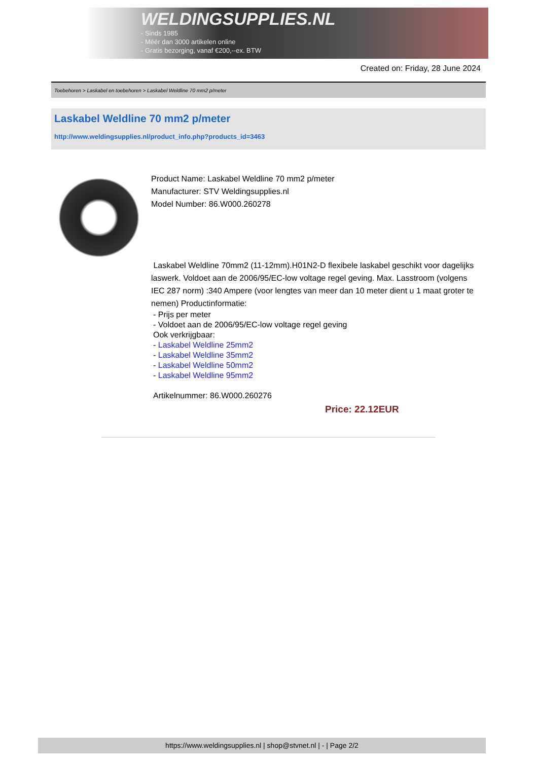WELDINGSUPPLIES.NL
- Sinds 1985
- Méér dan 3000 artikelen online
- Gratis bezorging, vanaf €200,--ex. BTW
Created on: Friday, 28 June 2024
Toebehoren > Laskabel en toebehoren > Laskabel Weldline 70 mm2 p/meter
Laskabel Weldline 70 mm2 p/meter
http://www.weldingsupplies.nl/product_info.php?products_id=3463
Product Name: Laskabel Weldline 70 mm2 p/meter
Manufacturer: STV Weldingsupplies.nl
Model Number: 86.W000.260278
Laskabel Weldline 70mm2 (11-12mm).H01N2-D flexibele laskabel geschikt voor dagelijks laswerk. Voldoet aan de 2006/95/EC-low voltage regel geving. Max. Lasstroom (volgens IEC 287 norm) :340 Ampere (voor lengtes van meer dan 10 meter dient u 1 maat groter te nemen) Productinformatie:
- Prijs per meter
- Voldoet aan de 2006/95/EC-low voltage regel geving
Ook verkrijgbaar:
- Laskabel Weldline 25mm2
- Laskabel Weldline 35mm2
- Laskabel Weldline 50mm2
- Laskabel Weldline 95mm2
Artikelnummer: 86.W000.260276
Price: 22.12EUR
https://www.weldingsupplies.nl | shop@stvnet.nl | - | Page 2/2